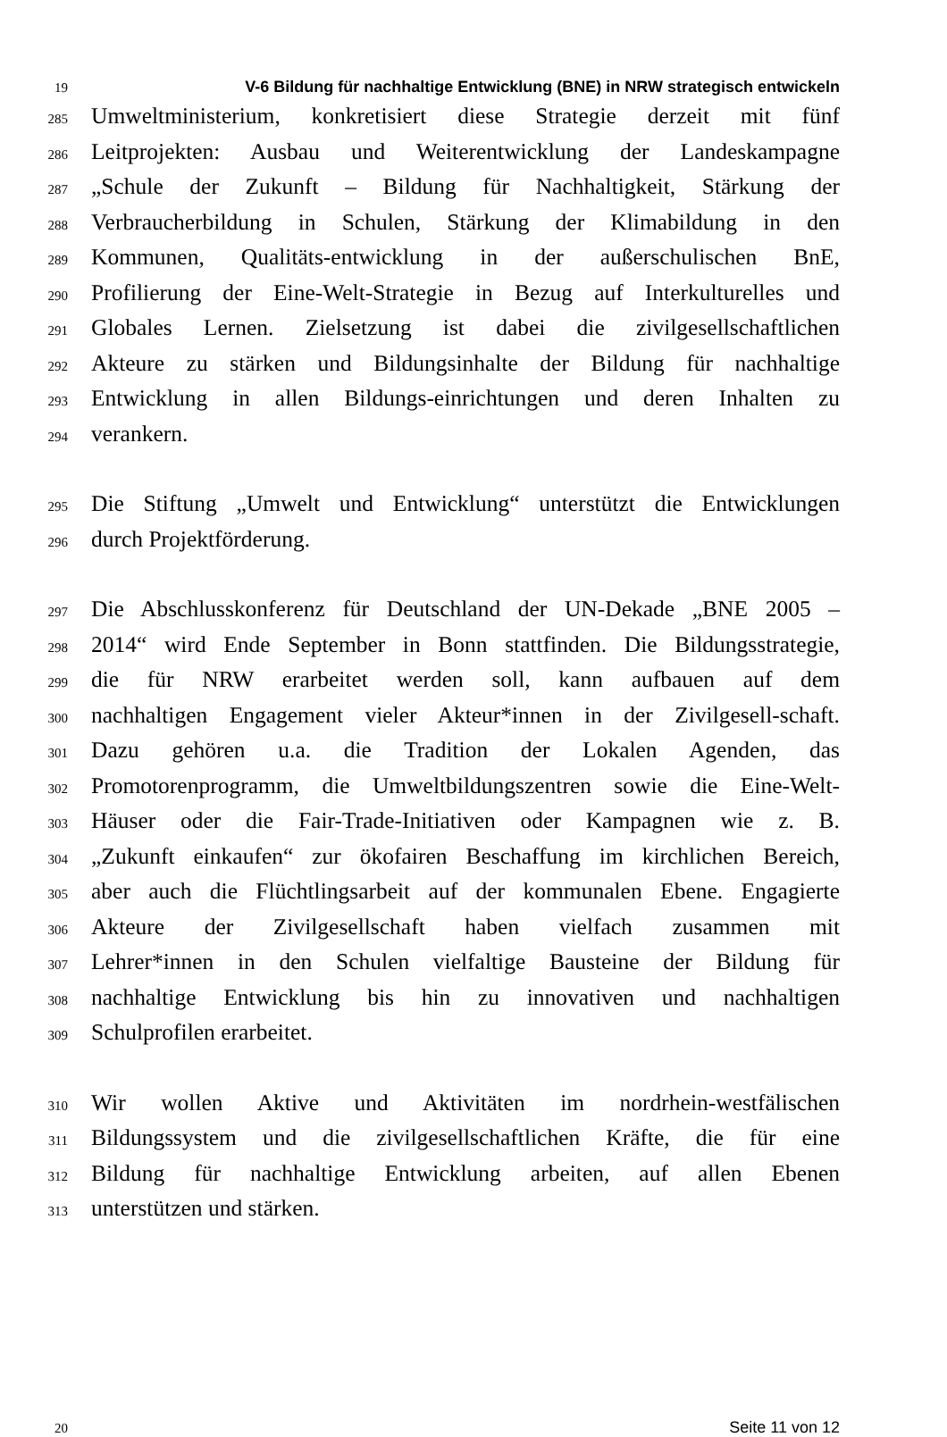19
V-6 Bildung für nachhaltige Entwicklung (BNE) in NRW strategisch entwickeln
285
Umweltministerium, konkretisiert diese Strategie derzeit mit fünf
286
Leitprojekten: Ausbau und Weiterentwicklung der Landeskampagne
287
„Schule der Zukunft – Bildung für Nachhaltigkeit, Stärkung der
288
Verbraucherbildung in Schulen, Stärkung der Klimabildung in den
289
Kommunen, Qualitäts-entwicklung in der außerschulischen BnE,
290
Profilierung der Eine-Welt-Strategie in Bezug auf Interkulturelles und
291
Globales Lernen. Zielsetzung ist dabei die zivilgesellschaftlichen
292
Akteure zu stärken und Bildungsinhalte der Bildung für nachhaltige
293
Entwicklung in allen Bildungs-einrichtungen und deren Inhalten zu
294
verankern.
295
Die Stiftung „Umwelt und Entwicklung“ unterstützt die Entwicklungen
296
durch Projektförderung.
297
Die Abschlusskonferenz für Deutschland der UN-Dekade „BNE 2005 –
298
2014“ wird Ende September in Bonn stattfinden. Die Bildungsstrategie,
299
die für NRW erarbeitet werden soll, kann aufbauen auf dem
300
nachhaltigen Engagement vieler Akteur*innen in der Zivilgesell-schaft.
301
Dazu gehören u.a. die Tradition der Lokalen Agenden, das
302
Promotorenprogramm, die Umweltbildungszentren sowie die Eine-Welt-
303
Häuser oder die Fair-Trade-Initiativen oder Kampagnen wie z. B.
304
„Zukunft einkaufen“ zur ökofairen Beschaffung im kirchlichen Bereich,
305
aber auch die Flüchtlingsarbeit auf der kommunalen Ebene. Engagierte
306
Akteure der Zivilgesellschaft haben vielfach zusammen mit
307
Lehrer*innen in den Schulen vielfaltige Bausteine der Bildung für
308
nachhaltige Entwicklung bis hin zu innovativen und nachhaltigen
309
Schulprofilen erarbeitet.
310
Wir wollen Aktive und Aktivitäten im nordrhein-westfälischen
311
Bildungssystem und die zivilgesellschaftlichen Kräfte, die für eine
312
Bildung für nachhaltige Entwicklung arbeiten, auf allen Ebenen
313
unterstützen und stärken.
20
Seite 11 von 12